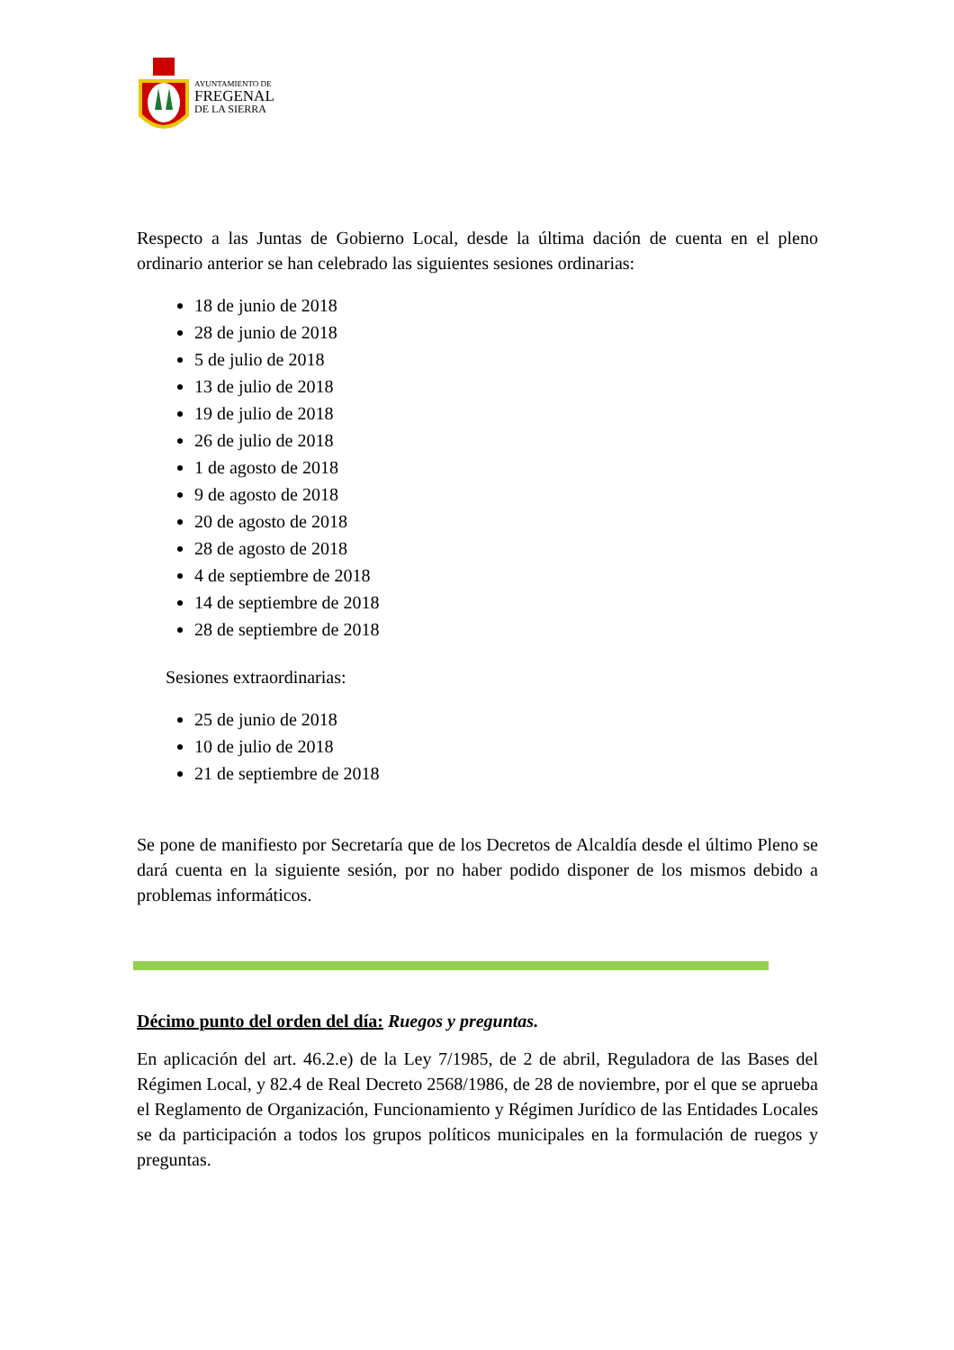AYUNTAMIENTO DE
FREGENAL
DE LA SIERRA
Respecto a las Juntas de Gobierno Local, desde la última dación de cuenta en el pleno ordinario anterior se han celebrado las siguientes sesiones ordinarias:
18 de junio de 2018
28 de junio de 2018
5 de julio de 2018
13 de julio de 2018
19 de julio de 2018
26 de julio de 2018
1 de agosto de 2018
9 de agosto de 2018
20 de agosto de 2018
28 de agosto de 2018
4 de septiembre de 2018
14 de septiembre de 2018
28 de septiembre de 2018
Sesiones extraordinarias:
25 de junio de 2018
10 de julio de 2018
21 de septiembre de 2018
Se pone de manifiesto por Secretaría que de los Decretos de Alcaldía desde el último Pleno se dará cuenta en la siguiente sesión, por no haber podido disponer de los mismos debido a problemas informáticos.
Décimo punto del orden del día: Ruegos y preguntas.
En aplicación del art. 46.2.e) de la Ley 7/1985, de 2 de abril, Reguladora de las Bases del Régimen Local, y 82.4 de Real Decreto 2568/1986, de 28 de noviembre, por el que se aprueba el Reglamento de Organización, Funcionamiento y Régimen Jurídico de las Entidades Locales se da participación a todos los grupos políticos municipales en la formulación de ruegos y preguntas.